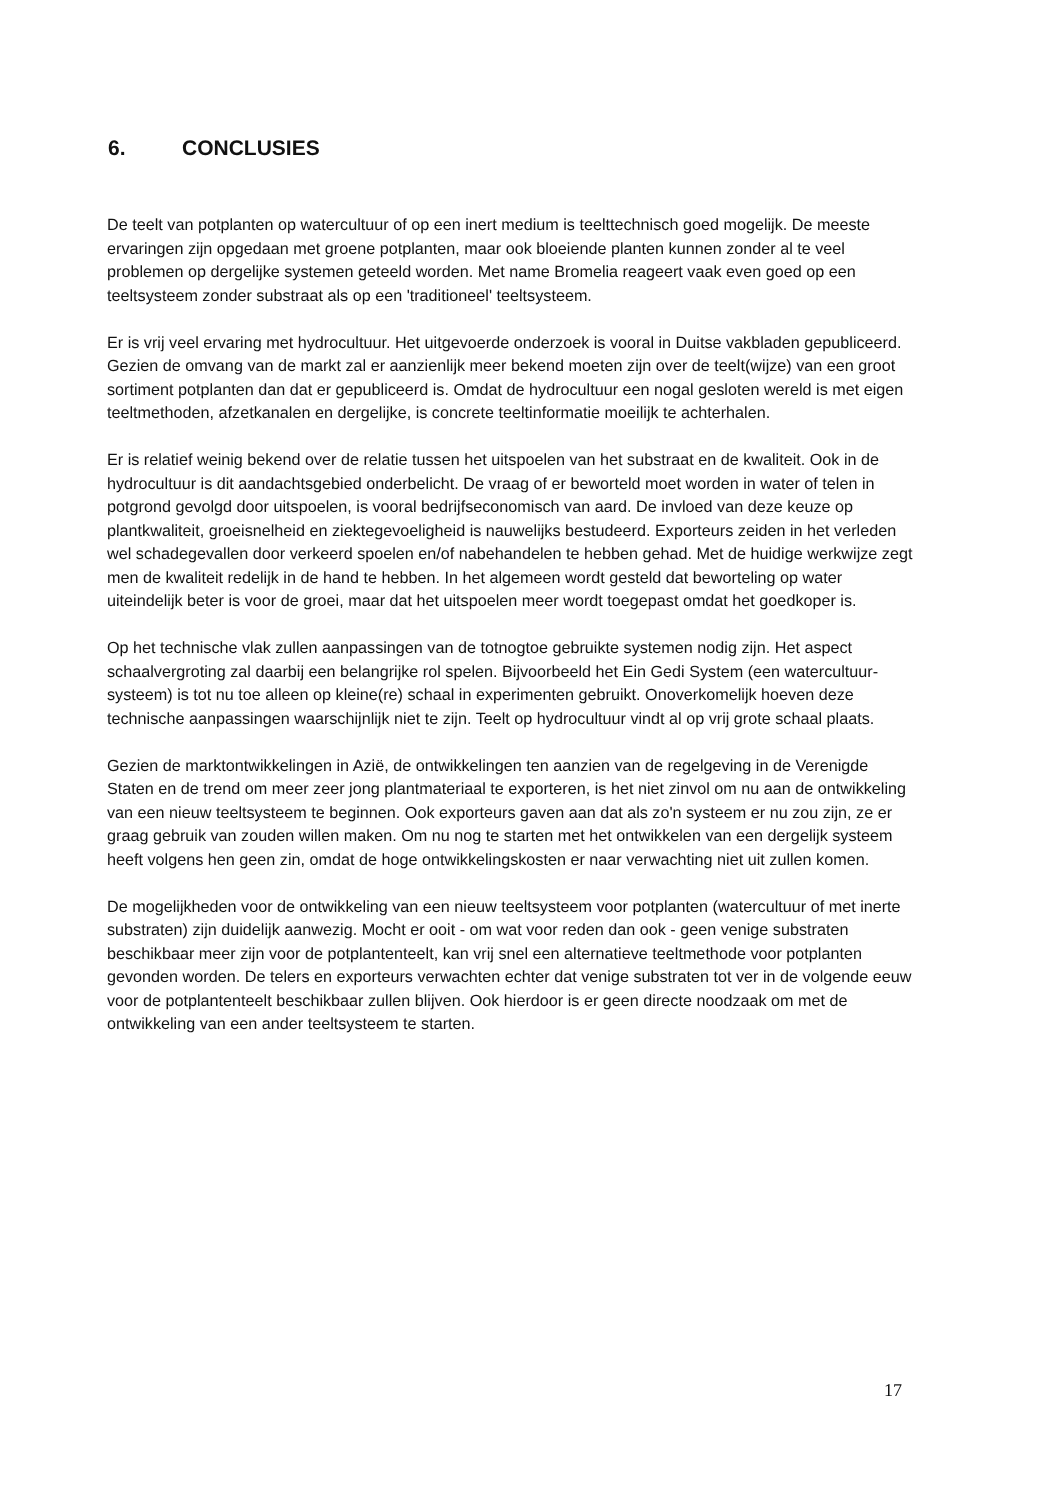6. CONCLUSIES
De teelt van potplanten op watercultuur of op een inert medium is teelttechnisch goed mogelijk. De meeste ervaringen zijn opgedaan met groene potplanten, maar ook bloeiende planten kunnen zonder al te veel problemen op dergelijke systemen geteeld worden. Met name Bromelia reageert vaak even goed op een teeltsysteem zonder substraat als op een 'traditioneel' teeltsysteem.
Er is vrij veel ervaring met hydrocultuur. Het uitgevoerde onderzoek is vooral in Duitse vakbladen gepubliceerd. Gezien de omvang van de markt zal er aanzienlijk meer bekend moeten zijn over de teelt(wijze) van een groot sortiment potplanten dan dat er gepubliceerd is. Omdat de hydrocultuur een nogal gesloten wereld is met eigen teeltmethoden, afzetkanalen en dergelijke, is concrete teeltinformatie moeilijk te achterhalen.
Er is relatief weinig bekend over de relatie tussen het uitspoelen van het substraat en de kwaliteit. Ook in de hydrocultuur is dit aandachtsgebied onderbelicht. De vraag of er beworteld moet worden in water of telen in potgrond gevolgd door uitspoelen, is vooral bedrijfseconomisch van aard. De invloed van deze keuze op plantkwaliteit, groeisnelheid en ziektegevoeligheid is nauwelijks bestudeerd. Exporteurs zeiden in het verleden wel schadegevallen door verkeerd spoelen en/of nabehandelen te hebben gehad. Met de huidige werkwijze zegt men de kwaliteit redelijk in de hand te hebben. In het algemeen wordt gesteld dat beworteling op water uiteindelijk beter is voor de groei, maar dat het uitspoelen meer wordt toegepast omdat het goedkoper is.
Op het technische vlak zullen aanpassingen van de totnogtoe gebruikte systemen nodig zijn. Het aspect schaalvergroting zal daarbij een belangrijke rol spelen. Bijvoorbeeld het Ein Gedi System (een watercultuur-systeem) is tot nu toe alleen op kleine(re) schaal in experimenten gebruikt. Onoverkomelijk hoeven deze technische aanpassingen waarschijnlijk niet te zijn. Teelt op hydrocultuur vindt al op vrij grote schaal plaats.
Gezien de marktontwikkelingen in Azië, de ontwikkelingen ten aanzien van de regelgeving in de Verenigde Staten en de trend om meer zeer jong plantmateriaal te exporteren, is het niet zinvol om nu aan de ontwikkeling van een nieuw teeltsysteem te beginnen. Ook exporteurs gaven aan dat als zo'n systeem er nu zou zijn, ze er graag gebruik van zouden willen maken. Om nu nog te starten met het ontwikkelen van een dergelijk systeem heeft volgens hen geen zin, omdat de hoge ontwikkelingskosten er naar verwachting niet uit zullen komen.
De mogelijkheden voor de ontwikkeling van een nieuw teeltsysteem voor potplanten (watercultuur of met inerte substraten) zijn duidelijk aanwezig. Mocht er ooit - om wat voor reden dan ook - geen venige substraten beschikbaar meer zijn voor de potplantenteelt, kan vrij snel een alternatieve teeltmethode voor potplanten gevonden worden. De telers en exporteurs verwachten echter dat venige substraten tot ver in de volgende eeuw voor de potplantenteelt beschikbaar zullen blijven. Ook hierdoor is er geen directe noodzaak om met de ontwikkeling van een ander teeltsysteem te starten.
17